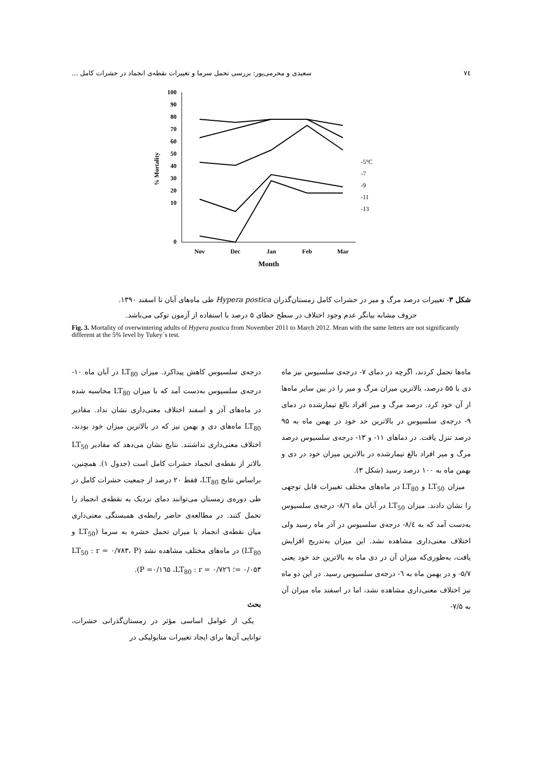٧٤ سعیدی و محرمی‌پور: بررسی تحمل سرما و تغییرات نقطه‌ی انجماد در حشرات کامل ...
100
90
80
70
60
50
40
30
20
10
0
% Mortality
Nov
Dec
Jan
Feb
Mar
Month
-5°C
-7
-9
-11
-13
شکل ۳- تغییرات درصد مرگ و میر در حشرات کامل زمستان‌گذران Hypera postica طی ماه‌های آبان تا اسفند ۱۳۹۰.
حروف مشابه بیانگر عدم وجود اختلاف در سطح خطای ۵ درصد با استفاده از آزمون توکی می‌باشد.
Fig. 3. Mortality of overwintering adults of Hypera postica from November 2011 to March 2012. Mean with the same letters are not significantly different at the 5% level by Tukey´s test.
ماه‌ها تحمل کردند، اگرچه در دمای ۷- درجه‌ی سلسیوس نیز ماه دی با ۵۵ درصد، بالاترین میزان مرگ و میر را در بین سایر ماه‌ها از آن خود کرد. درصد مرگ و میر افراد بالغ تیمارشده در دمای ۹- درجه‌ی سلسیوس در بالاترین حد خود در بهمن ماه به ۹۵ درصد تنزل یافت. در دماهای ۱۱- و ۱۳- درجه‌ی سلسیوس درصد مرگ و میر افراد بالغ تیمارشده در بالاترین میزان خود در دی و بهمن ماه به ۱۰۰ درصد رسید (شکل ۳).
میزان LT<sub>50</sub> و LT<sub>80</sub> در ماه‌های مختلف تغییرات قابل توجهی را نشان دادند. میزان LT<sub>50</sub> در آبان ماه ۸/٦- درجه‌ی سلسیوس به‌دست آمد که به ۸/٤- درجه‌ی سلسیوس در آذر ماه رسید ولی اختلاف معنی‌داری مشاهده نشد. این میزان به‌تدریج افزایش یافت، به‌طوری‌که میزان آن در دی ماه به بالاترین حد خود یعنی ۵/۷- و در بهمن ماه به ٦- درجه‌ی سلسیوس رسید. در این دو ماه نیز اختلاف معنی‌داری مشاهده نشد، اما در اسفند ماه میزان آن به ۷/۵-
درجه‌ی سلسیوس کاهش پیداکرد. میزان LT<sub>80</sub> در آبان ماه ۱۰- درجه‌ی سلسیوس به‌دست آمد که با میزان LT<sub>80</sub> محاسبه شده در ماه‌های آذر و اسفند اختلاف معنی‌داری نشان نداد. مقادیر LT<sub>80</sub> ماه‌های دی و بهمن نیز که در بالاترین میزان خود بودند، اختلاف معنی‌داری نداشتند. نتایج نشان می‌دهد که مقادیر LT<sub>50</sub> بالاتر از نقطه‌ی انجماد حشرات کامل است (جدول ۱). همچنین، براساس نتایج LT<sub>80</sub>، فقط ۲۰ درصد از جمعیت حشرات کامل در طی دوره‌ی زمستان می‌توانند دمای نزدیک به نقطه‌ی انجماد را تحمل کنند. در مطالعه‌ی حاضر رابطه‌ی همبستگی معنی‌داری میان نقطه‌ی انجماد با میزان تحمل حشره به سرما (LT<sub>50</sub> و LT<sub>80</sub>) در ماه‌های مختلف مشاهده نشد (LT<sub>50</sub> : r = ۰/۷۸۳، P = ۰/۰۵۳؛ LT<sub>80</sub> : r = ۰/۷۲٦، P =۰/۱٦۵).
بحث
یکی از عوامل اساسی مؤثر در زمستان‌گذرانی حشرات، توانایی آن‌ها برای ایجاد تغییرات متابولیکی در